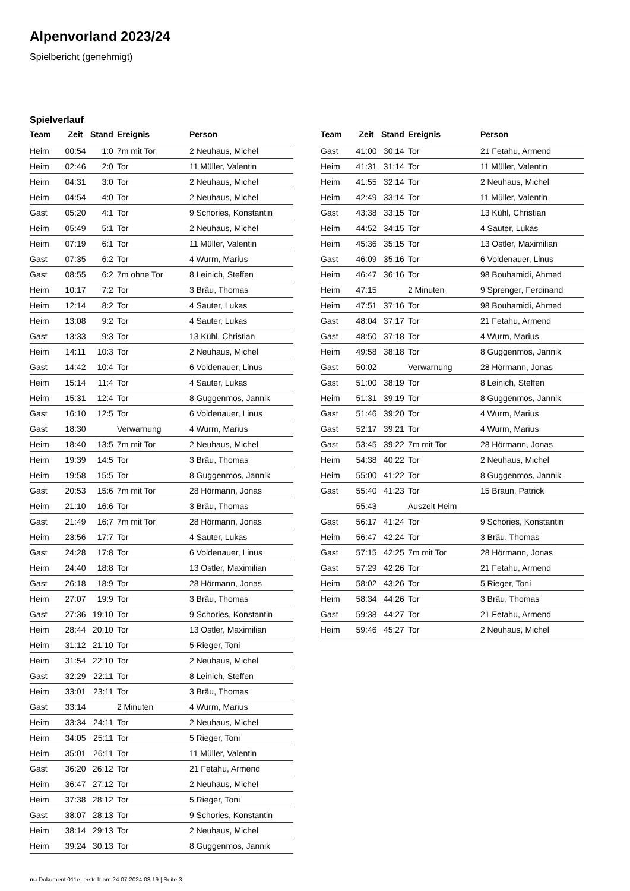Alpenvorland 2023/24
Spielbericht (genehmigt)
Spielverlauf
| Team | Zeit | Stand | Ereignis | Person |
| --- | --- | --- | --- | --- |
| Heim | 00:54 | 1:0 | 7m mit Tor | 2 Neuhaus, Michel |
| Heim | 02:46 | 2:0 | Tor | 11 Müller, Valentin |
| Heim | 04:31 | 3:0 | Tor | 2 Neuhaus, Michel |
| Heim | 04:54 | 4:0 | Tor | 2 Neuhaus, Michel |
| Gast | 05:20 | 4:1 | Tor | 9 Schories, Konstantin |
| Heim | 05:49 | 5:1 | Tor | 2 Neuhaus, Michel |
| Heim | 07:19 | 6:1 | Tor | 11 Müller, Valentin |
| Gast | 07:35 | 6:2 | Tor | 4 Wurm, Marius |
| Gast | 08:55 | 6:2 | 7m ohne Tor | 8 Leinich, Steffen |
| Heim | 10:17 | 7:2 | Tor | 3 Bräu, Thomas |
| Heim | 12:14 | 8:2 | Tor | 4 Sauter, Lukas |
| Heim | 13:08 | 9:2 | Tor | 4 Sauter, Lukas |
| Gast | 13:33 | 9:3 | Tor | 13 Kühl, Christian |
| Heim | 14:11 | 10:3 | Tor | 2 Neuhaus, Michel |
| Gast | 14:42 | 10:4 | Tor | 6 Voldenauer, Linus |
| Heim | 15:14 | 11:4 | Tor | 4 Sauter, Lukas |
| Heim | 15:31 | 12:4 | Tor | 8 Guggenmos, Jannik |
| Gast | 16:10 | 12:5 | Tor | 6 Voldenauer, Linus |
| Gast | 18:30 | | Verwarnung | 4 Wurm, Marius |
| Heim | 18:40 | 13:5 | 7m mit Tor | 2 Neuhaus, Michel |
| Heim | 19:39 | 14:5 | Tor | 3 Bräu, Thomas |
| Heim | 19:58 | 15:5 | Tor | 8 Guggenmos, Jannik |
| Gast | 20:53 | 15:6 | 7m mit Tor | 28 Hörmann, Jonas |
| Heim | 21:10 | 16:6 | Tor | 3 Bräu, Thomas |
| Gast | 21:49 | 16:7 | 7m mit Tor | 28 Hörmann, Jonas |
| Heim | 23:56 | 17:7 | Tor | 4 Sauter, Lukas |
| Gast | 24:28 | 17:8 | Tor | 6 Voldenauer, Linus |
| Heim | 24:40 | 18:8 | Tor | 13 Ostler, Maximilian |
| Gast | 26:18 | 18:9 | Tor | 28 Hörmann, Jonas |
| Heim | 27:07 | 19:9 | Tor | 3 Bräu, Thomas |
| Gast | 27:36 | 19:10 | Tor | 9 Schories, Konstantin |
| Heim | 28:44 | 20:10 | Tor | 13 Ostler, Maximilian |
| Heim | 31:12 | 21:10 | Tor | 5 Rieger, Toni |
| Heim | 31:54 | 22:10 | Tor | 2 Neuhaus, Michel |
| Gast | 32:29 | 22:11 | Tor | 8 Leinich, Steffen |
| Heim | 33:01 | 23:11 | Tor | 3 Bräu, Thomas |
| Gast | 33:14 | | 2 Minuten | 4 Wurm, Marius |
| Heim | 33:34 | 24:11 | Tor | 2 Neuhaus, Michel |
| Heim | 34:05 | 25:11 | Tor | 5 Rieger, Toni |
| Heim | 35:01 | 26:11 | Tor | 11 Müller, Valentin |
| Gast | 36:20 | 26:12 | Tor | 21 Fetahu, Armend |
| Heim | 36:47 | 27:12 | Tor | 2 Neuhaus, Michel |
| Heim | 37:38 | 28:12 | Tor | 5 Rieger, Toni |
| Gast | 38:07 | 28:13 | Tor | 9 Schories, Konstantin |
| Heim | 38:14 | 29:13 | Tor | 2 Neuhaus, Michel |
| Heim | 39:24 | 30:13 | Tor | 8 Guggenmos, Jannik |
| Team | Zeit | Stand | Ereignis | Person |
| --- | --- | --- | --- | --- |
| Gast | 41:00 | 30:14 | Tor | 21 Fetahu, Armend |
| Heim | 41:31 | 31:14 | Tor | 11 Müller, Valentin |
| Heim | 41:55 | 32:14 | Tor | 2 Neuhaus, Michel |
| Heim | 42:49 | 33:14 | Tor | 11 Müller, Valentin |
| Gast | 43:38 | 33:15 | Tor | 13 Kühl, Christian |
| Heim | 44:52 | 34:15 | Tor | 4 Sauter, Lukas |
| Heim | 45:36 | 35:15 | Tor | 13 Ostler, Maximilian |
| Gast | 46:09 | 35:16 | Tor | 6 Voldenauer, Linus |
| Heim | 46:47 | 36:16 | Tor | 98 Bouhamidi, Ahmed |
| Heim | 47:15 | | 2 Minuten | 9 Sprenger, Ferdinand |
| Heim | 47:51 | 37:16 | Tor | 98 Bouhamidi, Ahmed |
| Gast | 48:04 | 37:17 | Tor | 21 Fetahu, Armend |
| Gast | 48:50 | 37:18 | Tor | 4 Wurm, Marius |
| Heim | 49:58 | 38:18 | Tor | 8 Guggenmos, Jannik |
| Gast | 50:02 | | Verwarnung | 28 Hörmann, Jonas |
| Gast | 51:00 | 38:19 | Tor | 8 Leinich, Steffen |
| Heim | 51:31 | 39:19 | Tor | 8 Guggenmos, Jannik |
| Gast | 51:46 | 39:20 | Tor | 4 Wurm, Marius |
| Gast | 52:17 | 39:21 | Tor | 4 Wurm, Marius |
| Gast | 53:45 | 39:22 | 7m mit Tor | 28 Hörmann, Jonas |
| Heim | 54:38 | 40:22 | Tor | 2 Neuhaus, Michel |
| Heim | 55:00 | 41:22 | Tor | 8 Guggenmos, Jannik |
| Gast | 55:40 | 41:23 | Tor | 15 Braun, Patrick |
| | 55:43 | | Auszeit Heim | |
| Gast | 56:17 | 41:24 | Tor | 9 Schories, Konstantin |
| Heim | 56:47 | 42:24 | Tor | 3 Bräu, Thomas |
| Gast | 57:15 | 42:25 | 7m mit Tor | 28 Hörmann, Jonas |
| Gast | 57:29 | 42:26 | Tor | 21 Fetahu, Armend |
| Heim | 58:02 | 43:26 | Tor | 5 Rieger, Toni |
| Heim | 58:34 | 44:26 | Tor | 3 Bräu, Thomas |
| Gast | 59:38 | 44:27 | Tor | 21 Fetahu, Armend |
| Heim | 59:46 | 45:27 | Tor | 2 Neuhaus, Michel |
nu.Dokument 011e, erstellt am 24.07.2024 03:19 | Seite 3